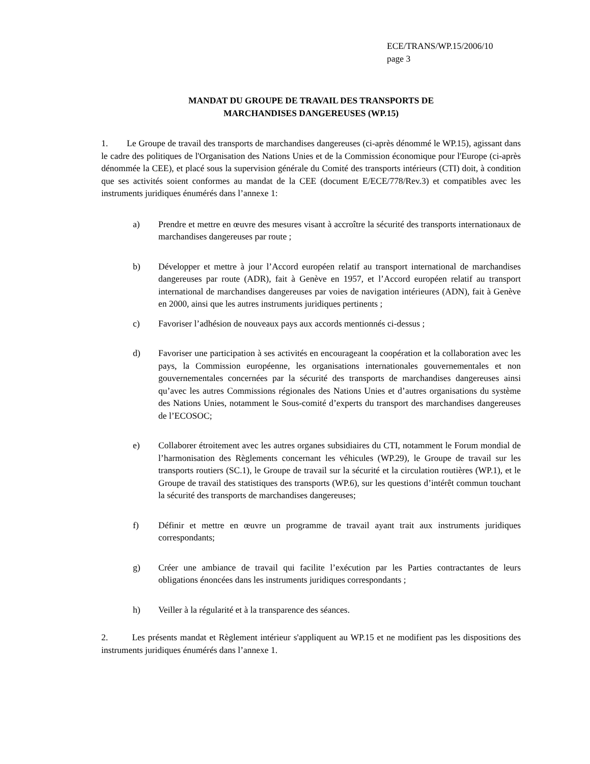ECE/TRANS/WP.15/2006/10
page 3
MANDAT DU GROUPE DE TRAVAIL DES TRANSPORTS DE
MARCHANDISES DANGEREUSES (WP.15)
1. Le Groupe de travail des transports de marchandises dangereuses (ci-après dénommé le WP.15), agissant dans le cadre des politiques de l'Organisation des Nations Unies et de la Commission économique pour l'Europe (ci-après dénommée la CEE), et placé sous la supervision générale du Comité des transports intérieurs (CTI) doit, à condition que ses activités soient conformes au mandat de la CEE (document E/ECE/778/Rev.3) et compatibles avec les instruments juridiques énumérés dans l’annexe 1:
a) Prendre et mettre en œuvre des mesures visant à accroître la sécurité des transports internationaux de marchandises dangereuses par route ;
b) Développer et mettre à jour l’Accord européen relatif au transport international de marchandises dangereuses par route (ADR), fait à Genève en 1957, et l’Accord européen relatif au transport international de marchandises dangereuses par voies de navigation intérieures (ADN), fait à Genève en 2000, ainsi que les autres instruments juridiques pertinents ;
c) Favoriser l’adhésion de nouveaux pays aux accords mentionnés ci-dessus ;
d) Favoriser une participation à ses activités en encourageant la coopération et la collaboration avec les pays, la Commission européenne, les organisations internationales gouvernementales et non gouvernementales concernées par la sécurité des transports de marchandises dangereuses ainsi qu’avec les autres Commissions régionales des Nations Unies et d’autres organisations du système des Nations Unies, notamment le Sous-comité d’experts du transport des marchandises dangereuses de l’ECOSOC;
e) Collaborer étroitement avec les autres organes subsidiaires du CTI, notamment le Forum mondial de l’harmonisation des Règlements concernant les véhicules (WP.29), le Groupe de travail sur les transports routiers (SC.1), le Groupe de travail sur la sécurité et la circulation routières (WP.1), et le Groupe de travail des statistiques des transports (WP.6), sur les questions d’intérêt commun touchant la sécurité des transports de marchandises dangereuses;
f) Définir et mettre en œuvre un programme de travail ayant trait aux instruments juridiques correspondants;
g) Créer une ambiance de travail qui facilite l’exécution par les Parties contractantes de leurs obligations énoncées dans les instruments juridiques correspondants ;
h) Veiller à la régularité et à la transparence des séances.
2. Les présents mandat et Règlement intérieur s'appliquent au WP.15 et ne modifient pas les dispositions des instruments juridiques énumérés dans l’annexe 1.